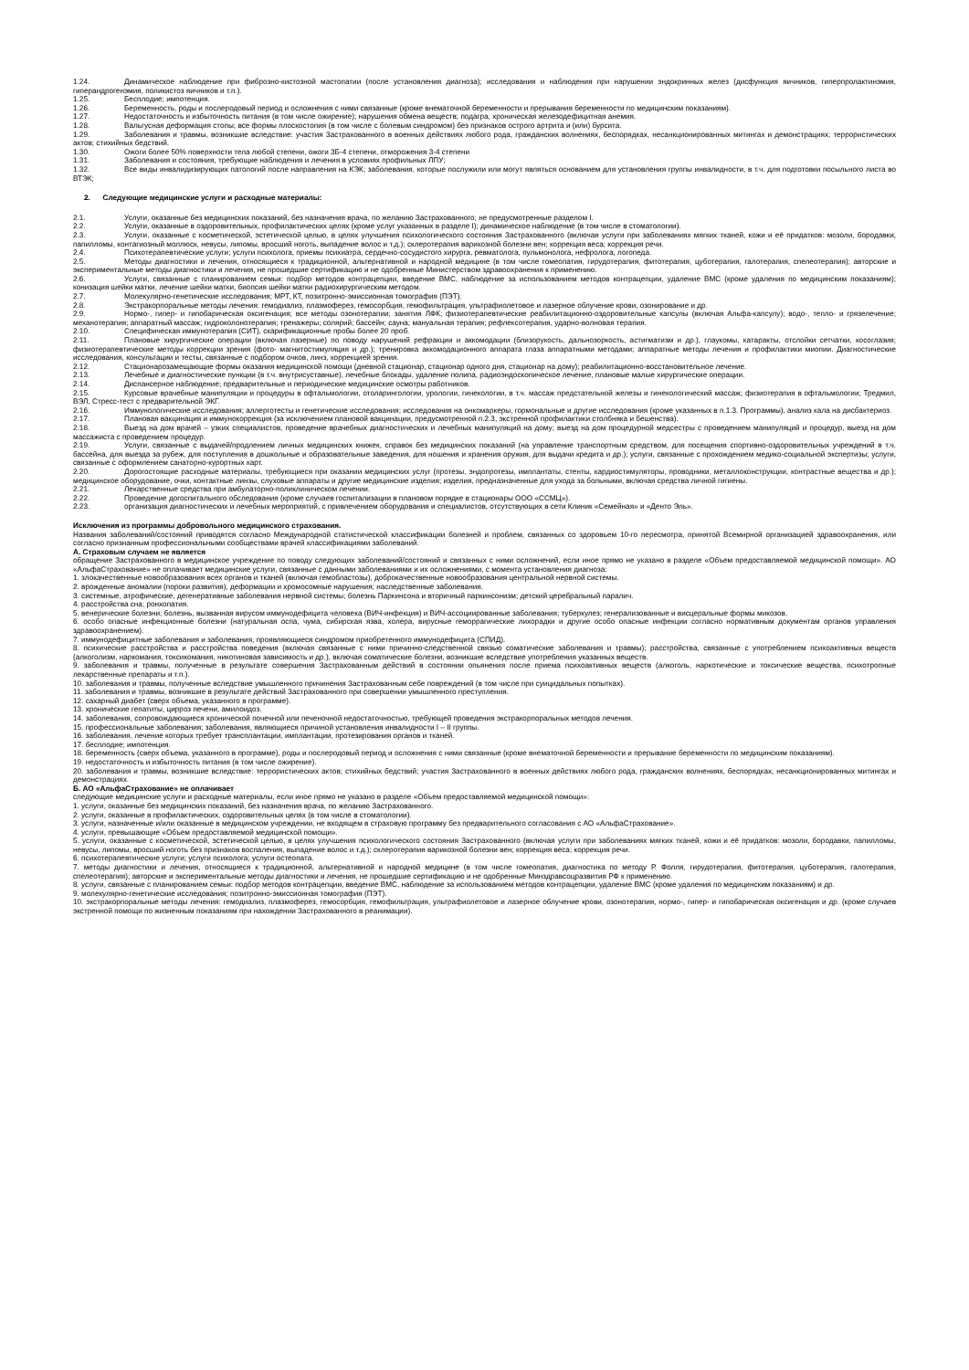1.24. Динамическое наблюдение при фиброзно-кистозной мастопатии (после установления диагноза); исследования и наблюдения при нарушении эндокринных желез (дисфункция яичников, гиперпролактинэмия, гиперандрогенэмия, поликистоз яичников и т.п.).
1.25. Бесплодие; импотенция.
1.26. Беременность, роды и послеродовый период и осложнения с ними связанные (кроме внематочной беременности и прерывания беременности по медицинским показаниям).
1.27. Недостаточность и избыточность питания (в том числе ожирение); нарушения обмена веществ; подагра, хроническая железодефицитная анемия.
1.28. Вальгусная деформация стопы; все формы плоскостопия (в том числе с болевым синдромом) без признаков острого артрита и (или) бурсита.
1.29. Заболевания и травмы, возникшие вследствие: участия Застрахованного в военных действиях любого рода, гражданских волнениях, беспорядках, несанкционированных митингах и демонстрациях; террористических актов; стихийных бедствий.
1.30. Ожоги более 50% поверхности тела любой степени, ожоги 3Б-4 степени, отморожения 3-4 степени
1.31. Заболевания и состояния, требующие наблюдения и лечения в условиях профильных ЛПУ;
1.32. Все виды инвалидизирующих патологий после направления на КЭК; заболевания, которые послужили или могут являться основанием для установления группы инвалидности, в т.ч. для подготовки посыльного листа во ВТЭК;
2. Следующие медицинские услуги и расходные материалы:
2.1. Услуги, оказанные без медицинских показаний, без назначения врача, по желанию Застрахованного; не предусмотренные разделом I.
2.2. Услуги, оказанные в оздоровительных, профилактических целях (кроме услуг указанных в разделе I); динамическое наблюдение (в том числе в стоматологии).
2.3. Услуги, оказанные с косметической, эстетической целью, в целях улучшения психологического состояния Застрахованного (включая услуги при заболеваниях мягких тканей, кожи и её придатков: мозоли, бородавки, папилломы, контагиозный моллюск, невусы, липомы, вросший ноготь, выпадение волос и т.д.); склеротерапия варикозной болезни вен; коррекция веса; коррекция речи.
2.4. Психотерапевтические услуги; услуги психолога, приемы психиатра, сердечно-сосудистого хирурга, ревматолога, пульмонолога, нефролога, логопеда.
2.5. Методы диагностики и лечения, относящиеся к традиционной, альтернативной и народной медицине (в том числе гомеопатия, гирудотерапия, фитотерапия, цуботерапия, галотерапия, спелеотерапия); авторские и экспериментальные методы диагностики и лечения, не прошедшие сертификацию и не одобренные Министерством здравоохранения к применению.
2.6. Услуги, связанные с планированием семьи: подбор методов контрацепции, введение ВМС, наблюдение за использованием методов контрацепции, удаление ВМС (кроме удаления по медицинским показаниям); конизация шейки матки, лечение шейки матки, биопсия шейки матки радиохирургическим методом.
2.7. Молекулярно-генетические исследования; МРТ, КТ, позитронно-эмиссионная томография (ПЭТ).
2.8. Экстракорпоральные методы лечения: гемодиализ, плазмоферез, гемосорбция, гемофильтрация, ультрафиолетовое и лазерное облучение крови, озонирование и др.
2.9. Нормо-, гипер- и гипобарическая оксигенация; все методы озонотерапии; занятия ЛФК; физиотерапевтические реабилитационно-оздоровительные капсулы (включая Альфа-капсулу); водо-, тепло- и грязелечение; механотерапия; аппаратный массаж; гидроколонотерапия; тренажеры; солярий; бассейн; сауна; мануальная терапия; рефлексотерапия, ударно-волновая терапия.
2.10. Специфическая иммунотерапия (СИТ), скарификационные пробы более 20 проб.
2.11. Плановые хирургические операции (включая лазерные) по поводу нарушений рефракции и аккомодации (близорукость, дальнозоркость, астигматизм и др.), глаукомы, катаракты, отслойки сетчатки, косоглазия; физиотерапевтические методы коррекции зрения (фото- магнитостимуляция и др.); тренировка аккомодационного аппарата глаза аппаратными методами; аппаратные методы лечения и профилактики миопии. Диагностические исследования, консультации и тесты, связанные с подбором очков, линз, коррекцией зрения.
2.12. Стационарозамещающие формы оказания медицинской помощи (дневной стационар, стационар одного дня, стационар на дому); реабилитационно-восстановительное лечение.
2.13. Лечебные и диагностические пункции (в т.ч. внутрисуставные), лечебные блокады, удаление полипа, радиоэндоскопическое лечение, плановые малые хирургические операции.
2.14. Диспансерное наблюдение; предварительные и периодические медицинские осмотры работников.
2.15. Курсовые врачебные манипуляции и процедуры в офтальмологии, отоларингологии, урологии, гинекологии, в т.ч. массаж предстательной железы и гинекологический массаж; физиотерапия в офтальмологии; Тредмил, ВЭЛ, Стресс-тест с предварительной ЭКГ.
2.16. Иммунологические исследования; аллерготесты и генетические исследования; исследования на онкомаркеры, гормональные и другие исследования (кроме указанных в п.1.3. Программы), анализ кала на дисбактериоз.
2.17. Плановая вакцинация и иммунокоррекция (за исключением плановой вакцинации, предусмотренной п.2.3, экстренной профилактики столбняка и бешенства).
2.18. Выезд на дом врачей – узких специалистов, проведение врачебных диагностических и лечебных манипуляций на дому; выезд на дом процедурной медсестры с проведением манипуляций и процедур, выезд на дом массажиста с проведением процедур.
2.19. Услуги, связанные с выдачей/продлением личных медицинских книжек, справок без медицинских показаний (на управление транспортным средством, для посещения спортивно-оздоровительных учреждений в т.ч. бассейна, для выезда за рубеж, для поступления в дошкольные и образовательные заведения, для ношения и хранения оружия, для выдачи кредита и др.); услуги, связанные с прохождением медико-социальной экспертизы; услуги, связанные с оформлением санаторно-курортных карт.
2.20. Дорогостоящие расходные материалы, требующиеся при оказании медицинских услуг (протезы, эндопротезы, имплантаты, стенты, кардиостимуляторы, проводники, металлоконструкции, контрастные вещества и др.); медицинское оборудование, очки, контактные линзы, слуховые аппараты и другие медицинские изделия; изделия, предназначенные для ухода за больными, включая средства личной гигиены.
2.21. Лекарственные средства при амбулаторно-поликлиническом лечении.
2.22. Проведение догоспитального обследования (кроме случаев госпитализации в плановом порядке в стационары ООО «ССМЦ»).
2.23. организация диагностических и лечебных мероприятий, с привлечением оборудования и специалистов, отсутствующих в сети Клиник «Семейная» и «Денто Эль».
Исключения из программы добровольного медицинского страхования.
Названия заболеваний/состояний приводятся согласно Международной статистической классификации болезней и проблем, связанных со здоровьем 10-го пересмотра, принятой Всемирной организацией здравоохранения, или согласно признанным профессиональными сообществами врачей классификациями заболеваний.
А. Страховым случаем не является
обращение Застрахованного в медицинское учреждение по поводу следующих заболеваний/состояний и связанных с ними осложнений, если иное прямо не указано в разделе «Объем предоставляемой медицинской помощи». АО «АльфаСтрахование» не оплачивает медицинские услуги, связанные с данными заболеваниями и их осложнениями, с момента установления диагноза:
1. злокачественные новообразования всех органов и тканей (включая гемобластозы), доброкачественные новообразования центральной нервной системы.
2. врожденные аномалии (пороки развития), деформации и хромосомные нарушения; наследственные заболевания.
3. системные, атрофические, дегенеративные заболевания нервной системы; болезнь Паркинсона и вторичный паркинсонизм; детский церебральный паралич.
4. расстройства сна; ронхопатия.
5. венерические болезни; болезнь, вызванная вирусом иммунодефицита человека (ВИЧ-инфекция) и ВИЧ-ассоциированные заболевания; туберкулез; генерализованные и висцеральные формы микозов.
6. особо опасные инфекционные болезни (натуральная оспа, чума, сибирская язва, холера, вирусные геморрагические лихорадки и другие особо опасные инфекции согласно нормативным документам органов управления здравоохранением).
7. иммунодефицитные заболевания и заболевания, проявляющиеся синдромом приобретенного иммунодефицита (СПИД).
8. психические расстройства и расстройства поведения (включая связанные с ними причинно-следственной связью соматические заболевания и травмы); расстройства, связанные с употреблением психоактивных веществ (алкоголизм, наркомания, токсикомания, никотиновая зависимость и др.), включая соматические болезни, возникшие вследствие употребления указанных веществ.
9. заболевания и травмы, полученные в результате совершения Застрахованным действий в состоянии опьянения после приема психоактивных веществ (алкоголь, наркотические и токсические вещества, психотропные лекарственные препараты и т.п.).
10. заболевания и травмы, полученные вследствие умышленного причинения Застрахованным себе повреждений (в том числе при суицидальных попытках).
11. заболевания и травмы, возникшие в результате действий Застрахованного при совершении умышленного преступления.
12. сахарный диабет (сверх объема, указанного в программе).
13. хронические гепатиты, цирроз печени, амилоидоз.
14. заболевания, сопровождающиеся хронической почечной или печеночной недостаточностью, требующей проведения экстракорпоральных методов лечения.
15. профессиональные заболевания; заболевания, являющиеся причиной установления инвалидности I – II группы.
16. заболевания, лечение которых требует трансплантации, имплантации, протезирования органов и тканей.
17. бесплодие; импотенция.
18. беременность (сверх объема, указанного в программе), роды и послеродовый период и осложнения с ними связанные (кроме внематочной беременности и прерывание беременности по медицинским показаниям).
19. недостаточность и избыточность питания (в том числе ожирение).
20. заболевания и травмы, возникшие вследствие: террористических актов; стихийных бедствий; участия Застрахованного в военных действиях любого рода, гражданских волнениях, беспорядках, несанкционированных митингах и демонстрациях.
Б. АО «АльфаСтрахование» не оплачивает
следующие медицинские услуги и расходные материалы, если иное прямо не указано в разделе «Объем предоставляемой медицинской помощи»:
1. услуги, оказанные без медицинских показаний, без назначения врача, по желанию Застрахованного.
2. услуги, оказанные в профилактических, оздоровительных целях (в том числе в стоматологии).
3. услуги, назначенные и/или оказанные в медицинском учреждении, не входящем в страховую программу без предварительного согласования с АО «АльфаСтрахование».
4. услуги, превышающие «Объем предоставляемой медицинской помощи».
5. услуги, оказанные с косметической, эстетической целью, в целях улучшения психологического состояния Застрахованного (включая услуги при заболеваниях мягких тканей, кожи и её придатков: мозоли, бородавки, папилломы, невусы, липомы, вросший ноготь без признаков воспаления, выпадение волос и т.д.); склеротерапия варикозной болезни вен; коррекция веса; коррекция речи.
6. психотерапевтические услуги; услуги психолога; услуги остеопата.
7. методы диагностики и лечения, относящиеся к традиционной, альтернативной и народной медицине (в том числе гомеопатия, диагностика по методу Р. Фолля, гирудотерапия, фитотерапия, цуботерапия, галотерапия, спелеотерапия); авторские и экспериментальные методы диагностики и лечения, не прошедшие сертификацию и не одобренные Минздравсоцразвития РФ к применению.
8. услуги, связанные с планированием семьи: подбор методов контрацепции, введение ВМС, наблюдение за использованием методов контрацепции, удаление ВМС (кроме удаления по медицинским показаниям) и др.
9. молекулярно-генетические исследования; позитронно-эмиссионная томография (ПЭТ).
10. экстракорпоральные методы лечения: гемодиализ, плазмоферез, гемосорбция, гемофильтрация, ультрафиолетовое и лазерное облучение крови, озонотерапия, нормо-, гипер- и гипобарическая оксигенация и др. (кроме случаев экстренной помощи по жизненным показаниям при нахождении Застрахованного в реанимации).